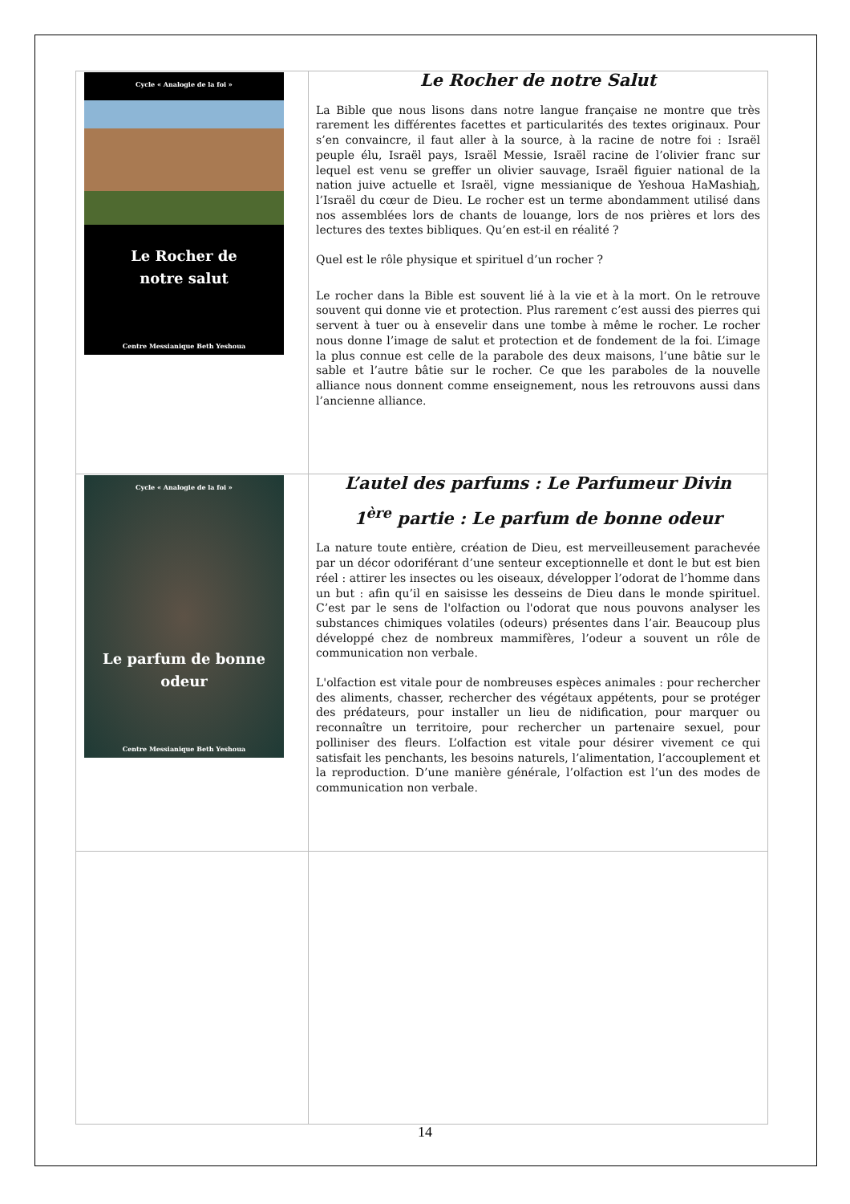| Cycle « Analogie de la foi » Le Rocher de notre salut Centre Messianique Beth Yeshoua | Le Rocher de notre Salut La Bible que nous lisons dans notre langue française ne montre que très rarement les différentes facettes et particularités des textes originaux. Pour s’en convaincre, il faut aller à la source, à la racine de notre foi : Israël peuple élu, Israël pays, Israël Messie, Israël racine de l’olivier franc sur lequel est venu se greffer un olivier sauvage, Israël figuier national de la nation juive actuelle et Israël, vigne messianique de Yeshoua HaMashia h , l’Israël du cœur de Dieu. Le rocher est un terme abondamment utilisé dans nos assemblées lors de chants de louange, lors de nos prières et lors des lectures des textes bibliques. Qu’en est-il en réalité ? Quel est le rôle physique et spirituel d’un rocher ? Le rocher dans la Bible est souvent lié à la vie et à la mort. On le retrouve souvent qui donne vie et protection. Plus rarement c’est aussi des pierres qui servent à tuer ou à ensevelir dans une tombe à même le rocher. Le rocher nous donne l’image de salut et protection et de fondement de la foi. L’image la plus connue est celle de la parabole des deux maisons, l’une bâtie sur le sable et l’autre bâtie sur le rocher. Ce que les paraboles de la nouvelle alliance nous donnent comme enseignement, nous les retrouvons aussi dans l’ancienne alliance. |
| Cycle « Analogie de la foi » Le parfum de bonne odeur Centre Messianique Beth Yeshoua | L’autel des parfums : Le Parfumeur Divin 1<sup>ère</sup> partie : Le parfum de bonne odeur La nature toute entière, création de Dieu, est merveilleusement parachevée par un décor odoriférant d’une senteur exceptionnelle et dont le but est bien réel : attirer les insectes ou les oiseaux, développer l’odorat de l’homme dans un but : afin qu’il en saisisse les desseins de Dieu dans le monde spirituel. C’est par le sens de l'olfaction ou l'odorat que nous pouvons analyser les substances chimiques volatiles (odeurs) présentes dans l’air. Beaucoup plus développé chez de nombreux mammifères, l’odeur a souvent un rôle de communication non verbale. L'olfaction est vitale pour de nombreuses espèces animales : pour rechercher des aliments, chasser, rechercher des végétaux appétents, pour se protéger des prédateurs, pour installer un lieu de nidification, pour marquer ou reconnaître un territoire, pour rechercher un partenaire sexuel, pour polliniser des fleurs. L’olfaction est vitale pour désirer vivement ce qui satisfait les penchants, les besoins naturels, l’alimentation, l’accouplement et la reproduction. D’une manière générale, l’olfaction est l’un des modes de communication non verbale. |
14